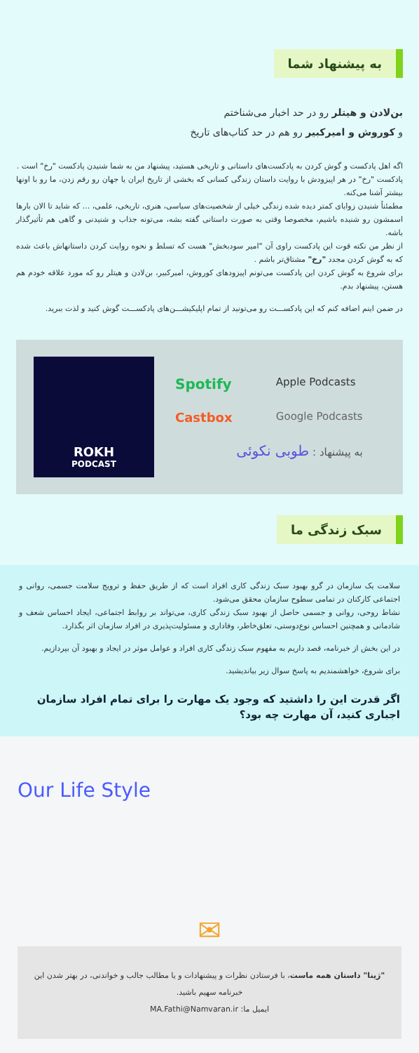به پیشنهاد شما
بن‌لادن و هیتلر رو در حد اخبار می‌شناختم
و کوروش و امیرکبیر رو هم در حد کتاب‌های تاریخ
اگه اهل پادکست و گوش کردن به پادکست‌های داستانی و تاریخی هستید، پیشنهاد من به شما شنیدن پادکست "رخ" است .
پادکست "رخ" در هر اپیزودش با روایت داستان زندگی کسانی که بخشی از تاریخ ایران یا جهان رو رقم زدن، ما رو با اونها بیشتر آشنا می‌کنه.
مطمئناً شنیدن زوایای کمتر دیده شده زندگی خیلی از شخصیت‌های سیاسی، هنری، تاریخی، علمی، ... که شاید تا الان بارها اسمشون رو شنیده باشیم، مخصوصا وقتی به صورت داستانی گفته بشه، می‌تونه جذاب و شنیدنی و گاهی هم تأثیرگذار باشه.
از نظر من نکته قوت این پادکست راوی آن "امیر سودبخش" هست که تسلط و نحوه روایت کردن داستانهاش باعث شده که به گوش کردن مجدد "رخ" مشتاق‌تر باشم .
برای شروع به گوش کردن این پادکست می‌تونم اپیزودهای کوروش، امیرکبیر، بن‌لادن و هیتلر رو که مورد علاقه خودم هم هستن، پیشنهاد بدم.
در ضمن اینم اضافه کنم که این پادکســـت رو می‌تونید از تمام اپلیکیشـــن‌های پادکســـت گوش کنید و لذت ببرید.
ROKH
PODCAST
Spotify
Apple Podcasts
Castbox
Google Podcasts
به پیشنهاد : طوبی نکوئی
سبک زندگی ما
سلامت یک سازمان در گرو بهبود سبک زندگی کاری افراد است که از طریق حفظ و ترویج سلامت جسمی، روانی و اجتماعی کارکنان در تمامی سطوح سازمان محقق می‌شود.
نشاط روحی، روانی و جسمی حاصل از بهبود سبک زندگی کاری، می‌تواند بر روابط اجتماعی، ایجاد احساس شعف و شادمانی و همچنین احساس نوع‌دوستی، تعلق‌خاطر، وفاداری و مسئولیت‌پذیری در افراد سازمان اثر بگذارد.
در این بخش از خبرنامه، قصد داریم به مفهوم سبک زندگی کاری افراد و عوامل موثر در ایجاد و بهبود آن بپردازیم.
برای شروع، خواهشمندیم به پاسخ سوال زیر بیاندیشید.
اگر قدرت این را داشتید که وجود یک مهارت را برای تمام افراد سازمان اجباری کنید، آن مهارت چه بود؟
Our Life Style
✉
"ژینا" داستان همه ماست، با فرستادن نظرات و پیشنهادات و یا مطالب جالب و خواندنی، در بهتر شدن این خبرنامه سهیم باشید.
ایمیل ما: MA.Fathi@Namvaran.ir